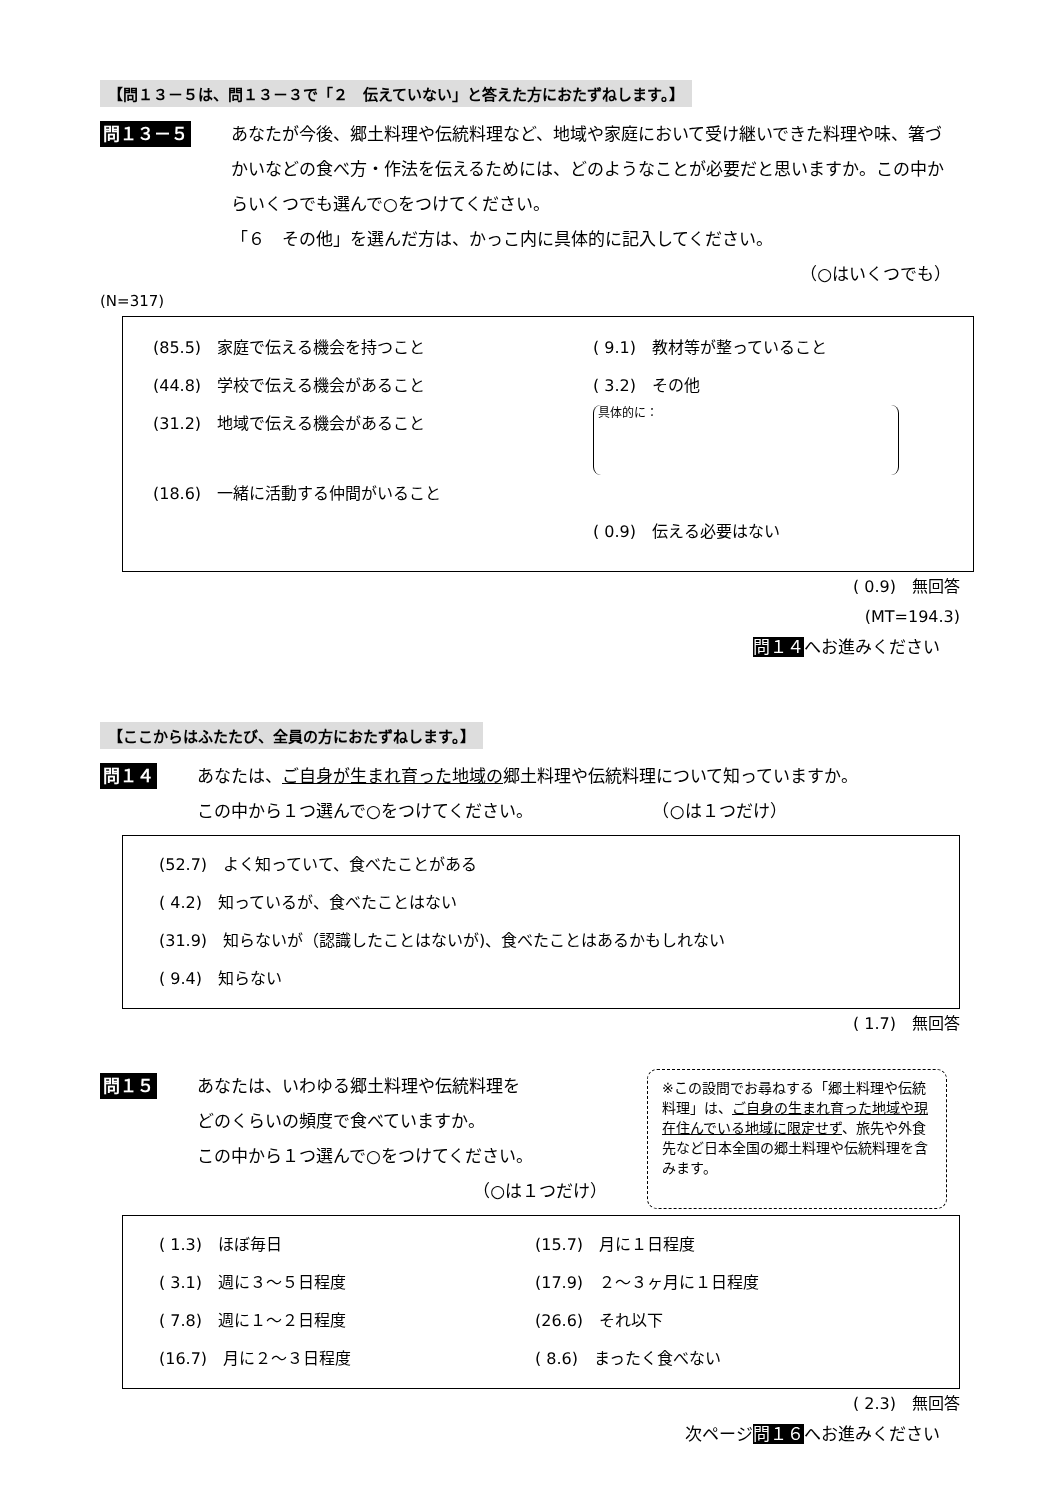【問１３－５は、問１３－３で「２　伝えていない」と答えた方におたずねします。】
問１３－５
あなたが今後、郷土料理や伝統料理など、地域や家庭において受け継いできた料理や味、箸づかいなどの食べ方・作法を伝えるためには、どのようなことが必要だと思いますか。この中からいくつでも選んで○をつけてください。
「６　その他」を選んだ方は、かっこ内に具体的に記入してください。
（○はいくつでも）
(N=317)
(85.5)　家庭で伝える機会を持つこと ( 9.1)　教材等が整っていること
(44.8)　学校で伝える機会があること ( 3.2)　その他
(31.2)　地域で伝える機会があること 具体的に：
(18.6)　一緒に活動する仲間がいること
( 0.9)　伝える必要はない
( 0.9)　無回答
(MT=194.3)
問１４へお進みください
【ここからはふたたび、全員の方におたずねします。】
問１４
あなたは、ご自身が生まれ育った地域の郷土料理や伝統料理について知っていますか。
この中から１つ選んで○をつけてください。　　　　　　　　（○は１つだけ）
(52.7)　よく知っていて、食べたことがある
( 4.2)　知っているが、食べたことはない
(31.9)　知らないが（認識したことはないが)、食べたことはあるかもしれない
( 9.4)　知らない
( 1.7)　無回答
問１５
あなたは、いわゆる郷土料理や伝統料理を
どのくらいの頻度で食べていますか。
この中から１つ選んで○をつけてください。
（○は１つだけ）
※この設問でお尋ねする「郷土料理や伝統料理」は、ご自身の生まれ育った地域や現在住んでいる地域に限定せず、旅先や外食先など日本全国の郷土料理や伝統料理を含みます。
( 1.3)　ほぼ毎日 (15.7)　月に１日程度
( 3.1)　週に３～５日程度 (17.9)　２～３ヶ月に１日程度
( 7.8)　週に１～２日程度 (26.6)　それ以下
(16.7)　月に２～３日程度 ( 8.6)　まったく食べない
( 2.3)　無回答
次ページ問１６へお進みください